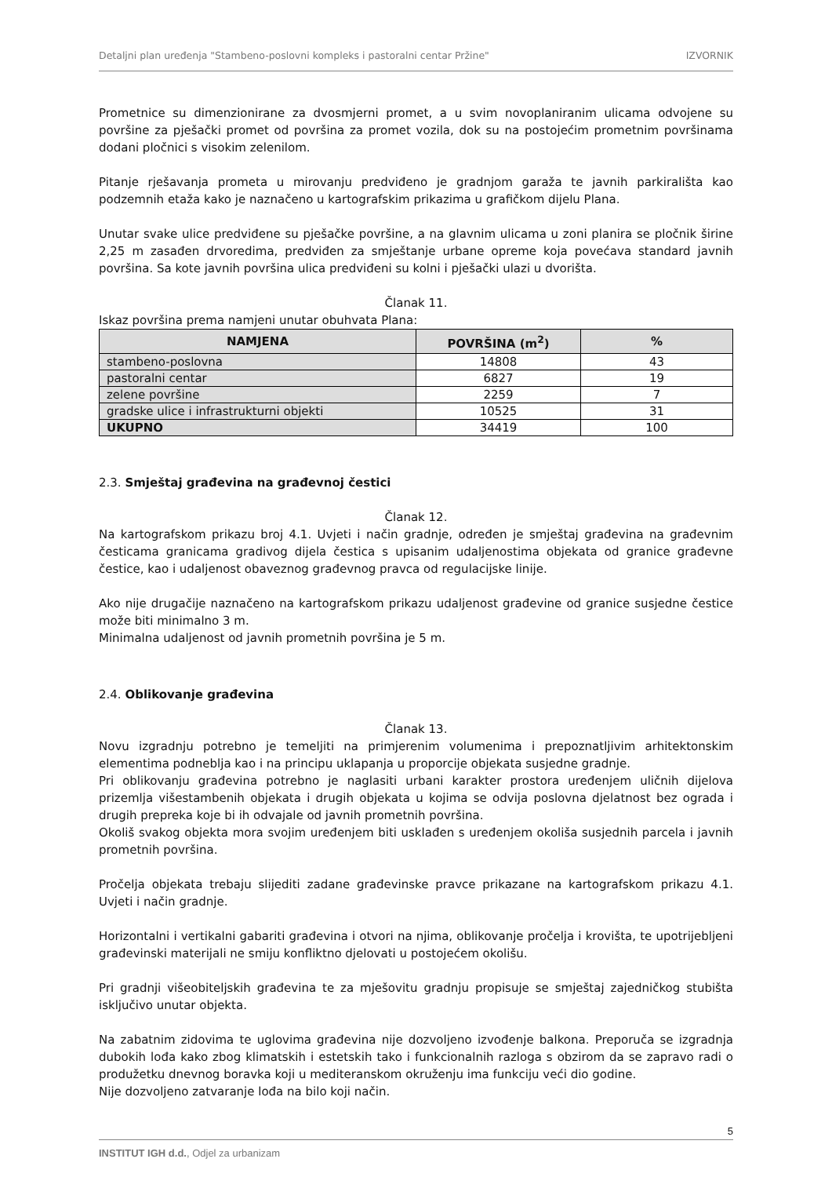Detaljni plan uređenja "Stambeno-poslovni kompleks i pastoralni centar Pržine" IZVORNIK
Prometnice su dimenzionirane za dvosmjerni promet, a u svim novoplaniranim ulicama odvojene su površine za pješački promet od površina za promet vozila, dok su na postojećim prometnim površinama dodani pločnici s visokim zelenilom.
Pitanje rješavanja prometa u mirovanju predviđeno je gradnjom garaža te javnih parkirališta kao podzemnih etaža kako je naznačeno u kartografskim prikazima u grafičkom dijelu Plana.
Unutar svake ulice predviđene su pješačke površine, a na glavnim ulicama u zoni planira se pločnik širine 2,25 m zasađen drvoredima, predviđen za smještanje urbane opreme koja povećava standard javnih površina. Sa kote javnih površina ulica predviđeni su kolni i pješački ulazi u dvorišta.
Članak 11.
Iskaz površina prema namjeni unutar obuhvata Plana:
| NAMJENA | POVRŠINA (m<sup>2</sup>) | % |
| --- | --- | --- |
| stambeno-poslovna | 14808 | 43 |
| pastoralni centar | 6827 | 19 |
| zelene površine | 2259 | 7 |
| gradske ulice i infrastrukturni objekti | 10525 | 31 |
| UKUPNO | 34419 | 100 |
2.3. Smještaj građevina na građevnoj čestici
Članak 12.
Na kartografskom prikazu broj 4.1. Uvjeti i način gradnje, određen je smještaj građevina na građevnim česticama granicama gradivog dijela čestica s upisanim udaljenostima objekata od granice građevne čestice, kao i udaljenost obaveznog građevnog pravca od regulacijske linije.
Ako nije drugačije naznačeno na kartografskom prikazu udaljenost građevine od granice susjedne čestice može biti minimalno 3 m.
Minimalna udaljenost od javnih prometnih površina je 5 m.
2.4. Oblikovanje građevina
Članak 13.
Novu izgradnju potrebno je temeljiti na primjerenim volumenima i prepoznatljivim arhitektonskim elementima podneblja kao i na principu uklapanja u proporcije objekata susjedne gradnje.
Pri oblikovanju građevina potrebno je naglasiti urbani karakter prostora uređenjem uličnih dijelova prizemlja višestambenih objekata i drugih objekata u kojima se odvija poslovna djelatnost bez ograda i drugih prepreka koje bi ih odvajale od javnih prometnih površina.
Okoliš svakog objekta mora svojim uređenjem biti usklađen s uređenjem okoliša susjednih parcela i javnih prometnih površina.
Pročelja objekata trebaju slijediti zadane građevinske pravce prikazane na kartografskom prikazu 4.1. Uvjeti i način gradnje.
Horizontalni i vertikalni gabariti građevina i otvori na njima, oblikovanje pročelja i krovišta, te upotrijebljeni građevinski materijali ne smiju konfliktno djelovati u postojećem okolišu.
Pri gradnji višeobiteljskih građevina te za mješovitu gradnju propisuje se smještaj zajedničkog stubišta isključivo unutar objekta.
Na zabatnim zidovima te uglovima građevina nije dozvoljeno izvođenje balkona. Preporuča se izgradnja dubokih lođa kako zbog klimatskih i estetskih tako i funkcionalnih razloga s obzirom da se zapravo radi o produžetku dnevnog boravka koji u mediteranskom okruženju ima funkciju veći dio godine.
Nije dozvoljeno zatvaranje lođa na bilo koji način.
5
INSTITUT IGH d.d., Odjel za urbanizam